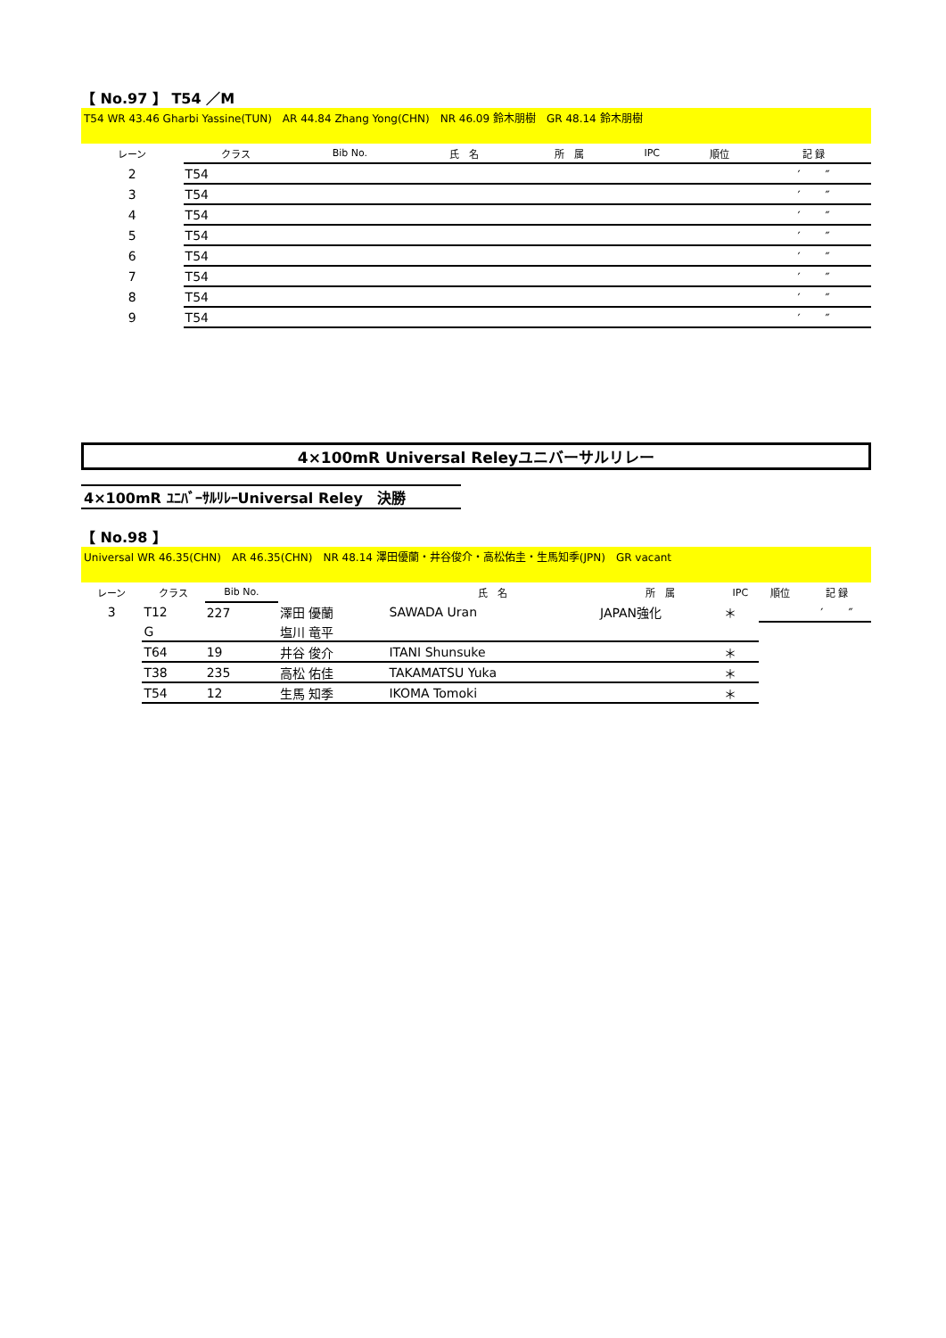【 No.97 】 T54 ／M
T54 WR 43.46 Gharbi Yassine(TUN)　AR 44.84 Zhang Yong(CHN)　NR 46.09 鈴木朋樹　GR 48.14 鈴木朋樹
| レーン | クラス | Bib No. | 氏 名 | 所 属 | IPC | 順位 | 記 録 |
| --- | --- | --- | --- | --- | --- | --- | --- |
| 2 | T54 | | | | | | ′ ″ |
| 3 | T54 | | | | | | ′ ″ |
| 4 | T54 | | | | | | ′ ″ |
| 5 | T54 | | | | | | ′ ″ |
| 6 | T54 | | | | | | ′ ″ |
| 7 | T54 | | | | | | ′ ″ |
| 8 | T54 | | | | | | ′ ″ |
| 9 | T54 | | | | | | ′ ″ |
4×100mR Universal Releyユニバーサルリレー
4×100mR ﾕﾆﾊﾞｰｻﾙﾘﾚｰUniversal Reley　決勝
【 No.98 】
Universal WR 46.35(CHN)　AR 46.35(CHN)　NR 48.14 澤田優蘭・井谷俊介・高松佑圭・生馬知季(JPN)　GR vacant
| レーン | クラス | Bib No. | | 氏 名 | 所 属 | IPC | 順位 | 記 録 |
| --- | --- | --- | --- | --- | --- | --- | --- | --- |
| 3 | T12 | 227 | 澤田 優蘭 | SAWADA Uran | JAPAN強化 | ＊ | | ′ ″ |
| | G | | 塩川 竜平 | | | | | |
| | T64 | 19 | 井谷 俊介 | ITANI Shunsuke | | ＊ | | |
| | T38 | 235 | 高松 佑佳 | TAKAMATSU Yuka | | ＊ | | |
| | T54 | 12 | 生馬 知季 | IKOMA Tomoki | | ＊ | | |